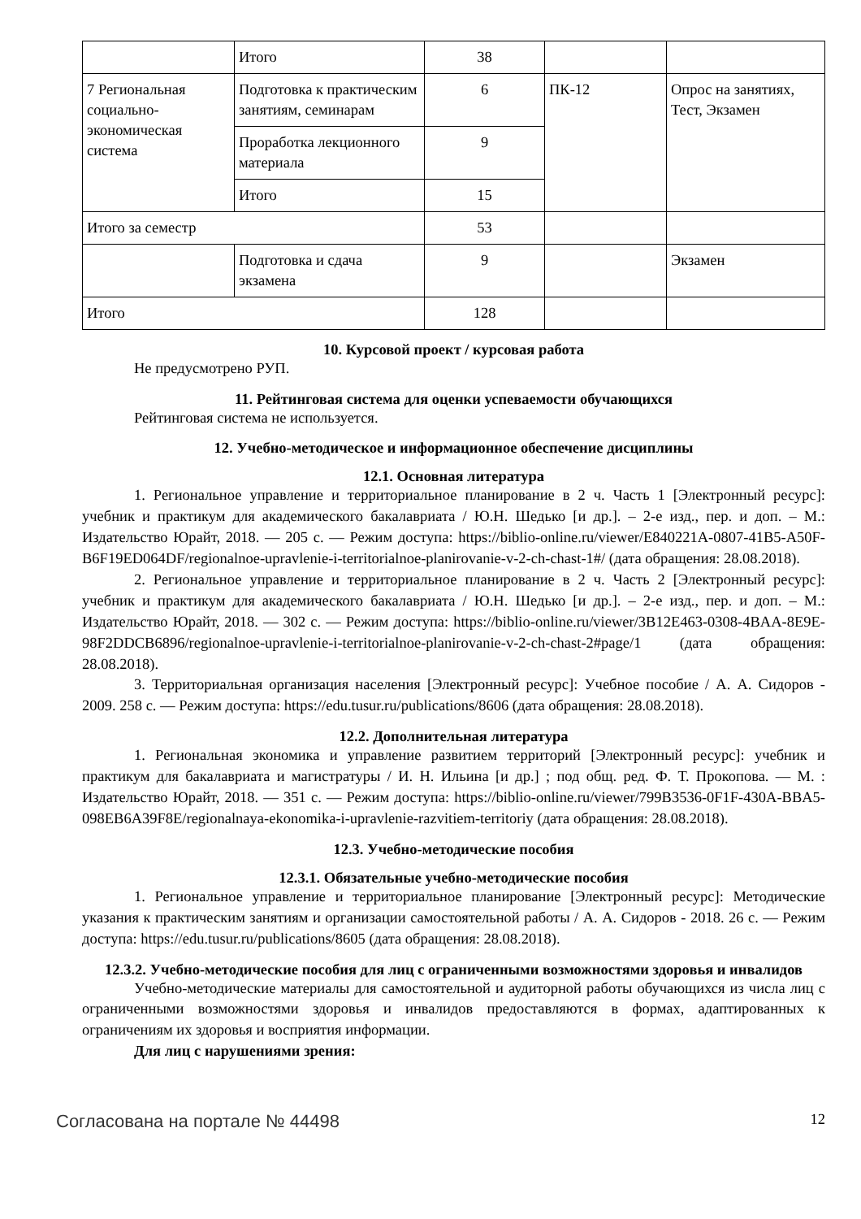| | Итого | 38 | | |
| 7 Региональная социально-экономическая система | Подготовка к практическим занятиям, семинарам | 6 | ПК-12 | Опрос на занятиях, Тест, Экзамен |
| | Проработка лекционного материала | 9 | | |
| | Итого | 15 | | |
| Итого за семестр | | 53 | | |
| | Подготовка и сдача экзамена | 9 | | Экзамен |
| Итого | | 128 | | |
10. Курсовой проект / курсовая работа
Не предусмотрено РУП.
11. Рейтинговая система для оценки успеваемости обучающихся
Рейтинговая система не используется.
12. Учебно-методическое и информационное обеспечение дисциплины
12.1. Основная литература
1. Региональное управление и территориальное планирование в 2 ч. Часть 1 [Электронный ресурс]: учебник и практикум для академического бакалавриата / Ю.Н. Шедько [и др.]. – 2-е изд., пер. и доп. – М.: Издательство Юрайт, 2018. — 205 с. — Режим доступа: https://biblio-online.ru/viewer/E840221A-0807-41B5-A50F-B6F19ED064DF/regionalnoe-upravlenie-i-territorialnoe-planirovanie-v-2-ch-chast-1#/ (дата обращения: 28.08.2018).
2. Региональное управление и территориальное планирование в 2 ч. Часть 2 [Электронный ресурс]: учебник и практикум для академического бакалавриата / Ю.Н. Шедько [и др.]. – 2-е изд., пер. и доп. – М.: Издательство Юрайт, 2018. — 302 с. — Режим доступа: https://biblio-online.ru/viewer/3B12E463-0308-4BAA-8E9E-98F2DDCB6896/regionalnoe-upravlenie-i-territorialnoe-planirovanie-v-2-ch-chast-2#page/1 (дата обращения: 28.08.2018).
3. Территориальная организация населения [Электронный ресурс]: Учебное пособие / А. А. Сидоров - 2009. 258 с. — Режим доступа: https://edu.tusur.ru/publications/8606 (дата обращения: 28.08.2018).
12.2. Дополнительная литература
1. Региональная экономика и управление развитием территорий [Электронный ресурс]: учебник и практикум для бакалавриата и магистратуры / И. Н. Ильина [и др.] ; под общ. ред. Ф. Т. Прокопова. — М. : Издательство Юрайт, 2018. — 351 с. — Режим доступа: https://biblio-online.ru/viewer/799B3536-0F1F-430A-BBA5-098EB6A39F8E/regionalnaya-ekonomika-i-upravlenie-razvitiem-territoriy (дата обращения: 28.08.2018).
12.3. Учебно-методические пособия
12.3.1. Обязательные учебно-методические пособия
1. Региональное управление и территориальное планирование [Электронный ресурс]: Методические указания к практическим занятиям и организации самостоятельной работы / А. А. Сидоров - 2018. 26 с. — Режим доступа: https://edu.tusur.ru/publications/8605 (дата обращения: 28.08.2018).
12.3.2. Учебно-методические пособия для лиц с ограниченными возможностями здоровья и инвалидов
Учебно-методические материалы для самостоятельной и аудиторной работы обучающихся из числа лиц с ограниченными возможностями здоровья и инвалидов предоставляются в формах, адаптированных к ограничениям их здоровья и восприятия информации.
Для лиц с нарушениями зрения:
Согласована на портале № 44498 12